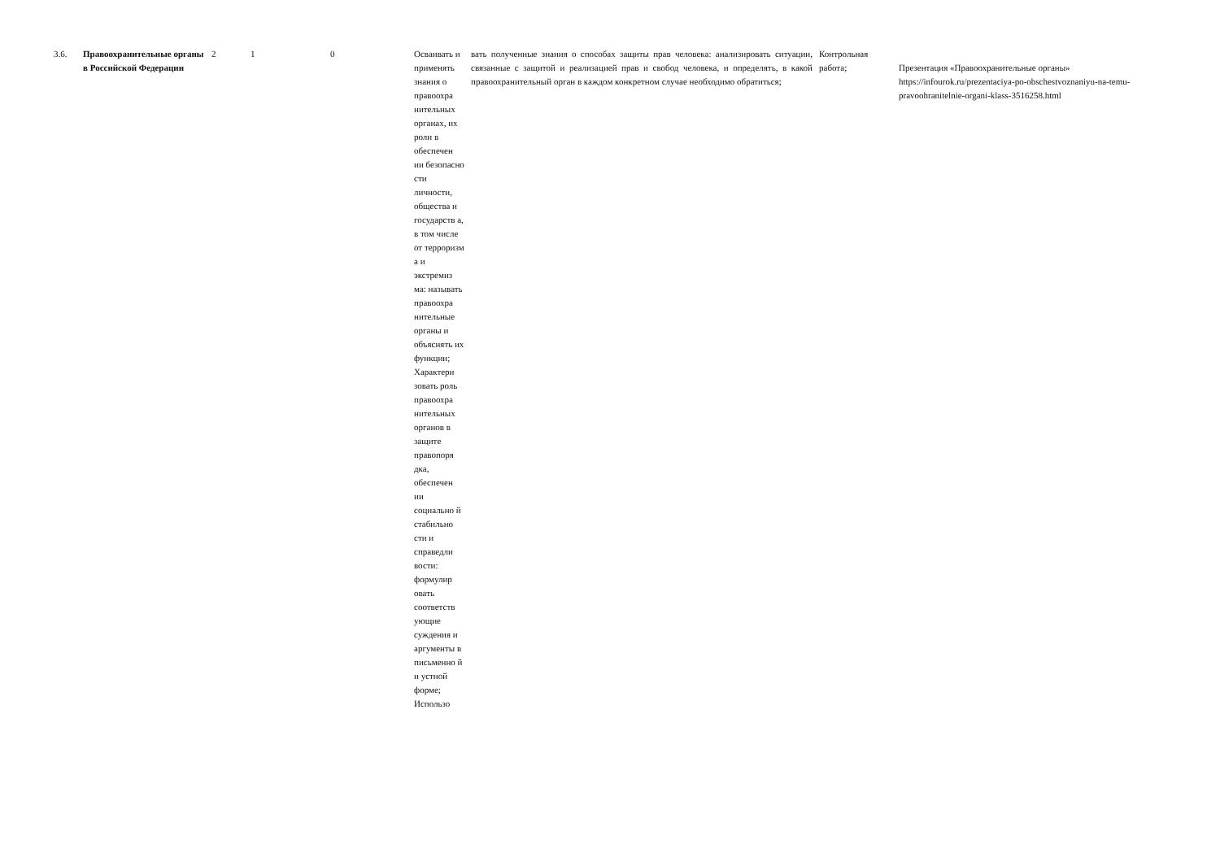| 3.6. | Правоохранительные органы в Российской Федерации | 2 | 1 | 0 | Осваивать и применять знания о правоохра нительных органах, их роли в обеспечен ии безопасно сти личности, общества и государств а, в том числе от терроризм а и экстремиз ма: называть правоохра нительные органы и объяснять их функции; Характери зовать роль правоохра нительных органов в защите правопоря дка, обеспечен ии социально й стабильно сти и справедли вости: формулир овать соответств ующие суждения и аргументы в письменно й и устной форме; Использо | вать полученные знания о способах защиты прав человека: анализировать ситуации, связанные с защитой и реализацией прав и свобод человека, и определять, в какой правоохранительный орган в каждом конкретном случае необходимо обратиться; | Контрольная работа; | Презентация «Правоохранительные органы» https://infourok.ru/prezentaciya-po-obschestvoznaniyu-na-temu-pravoohranitelnie-organi-klass-3516258.html |